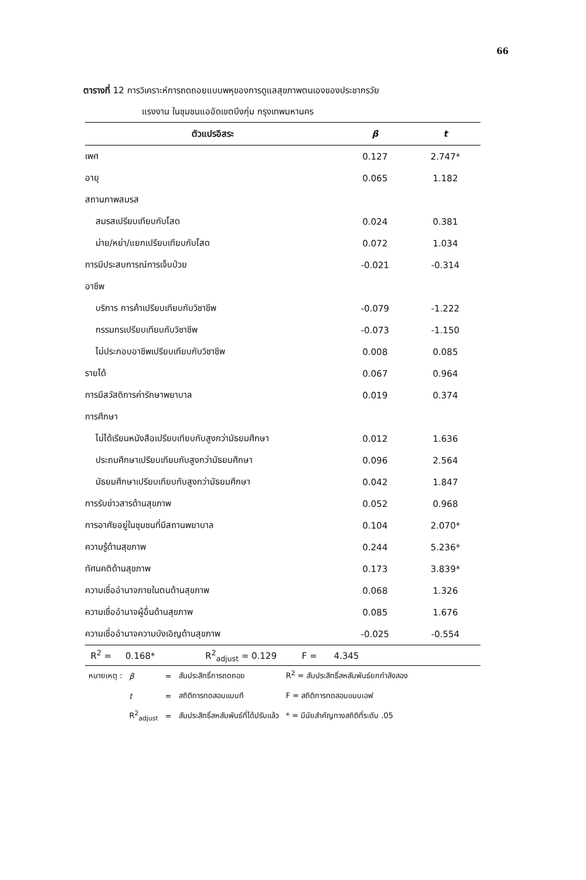66
ตารางที่ 12 การวิเคราะห์การถดถอยแบบพหุของการดูแลสุขภาพตนเองของประชากรวัย
แรงงาน ในชุมชนแออัดเขตบึงกุ่ม กรุงเทพมหานคร
| ตัวแปรอิสระ | β | t |
| --- | --- | --- |
| เพศ | 0.127 | 2.747* |
| อายุ | 0.065 | 1.182 |
| สถานภาพสมรส | | |
| สมรสเปรียบเทียบกับโสด | 0.024 | 0.381 |
| ม่าย/หย่า/แยกเปรียบเทียบกับโสด | 0.072 | 1.034 |
| การมีประสบการณ์การเจ็บป่วย | -0.021 | -0.314 |
| อาชีพ | | |
| บริการ การค้าเปรียบเทียบกับวิชาชีพ | -0.079 | -1.222 |
| กรรมกรเปรียบเทียบกับวิชาชีพ | -0.073 | -1.150 |
| ไม่ประกอบอาชีพเปรียบเทียบกับวิชาชีพ | 0.008 | 0.085 |
| รายได้ | 0.067 | 0.964 |
| การมีสวัสดิการค่ารักษาพยาบาล | 0.019 | 0.374 |
| การศึกษา | | |
| ไม่ได้เรียนหนังสือเปรียบเทียบกับสูงกว่ามัธยมศึกษา | 0.012 | 1.636 |
| ประถมศึกษาเปรียบเทียบกับสูงกว่ามัธยมศึกษา | 0.096 | 2.564 |
| มัธยมศึกษาเปรียบเทียบกับสูงกว่ามัธยมศึกษา | 0.042 | 1.847 |
| การรับข่าวสารด้านสุขภาพ | 0.052 | 0.968 |
| การอาศัยอยู่ในชุมชนที่มีสถานพยาบาล | 0.104 | 2.070* |
| ความรู้ด้านสุขภาพ | 0.244 | 5.236* |
| ทัศนคติด้านสุขภาพ | 0.173 | 3.839* |
| ความเชื่ออำนาจภายในตนด้านสุขภาพ | 0.068 | 1.326 |
| ความเชื่ออำนาจผู้อื่นด้านสุขภาพ | 0.085 | 1.676 |
| ความเชื่ออำนาจความบังเอิญด้านสุขภาพ | -0.025 | -0.554 |
| R<sup>2</sup> = 0.168* R<sup>2</sup><sub>adjust</sub> = 0.129 F = 4.345 | | |
| หมายเหตุ : | β | = | สัมประสิทธิ์การถดถอย | R<sup>2</sup> = สัมประสิทธิ์สหสัมพันธ์ยกกำลังสอง |
| | t | = | สถิติการทดสอบแบบที | F = สถิติการทดสอบแบบเอฟ |
| | R<sup>2</sup><sub>adjust</sub> | = | สัมประสิทธิ์สหสัมพันธ์ที่ได้ปรับแล้ว | * = มีนัยสำคัญทางสถิติที่ระดับ .05 |